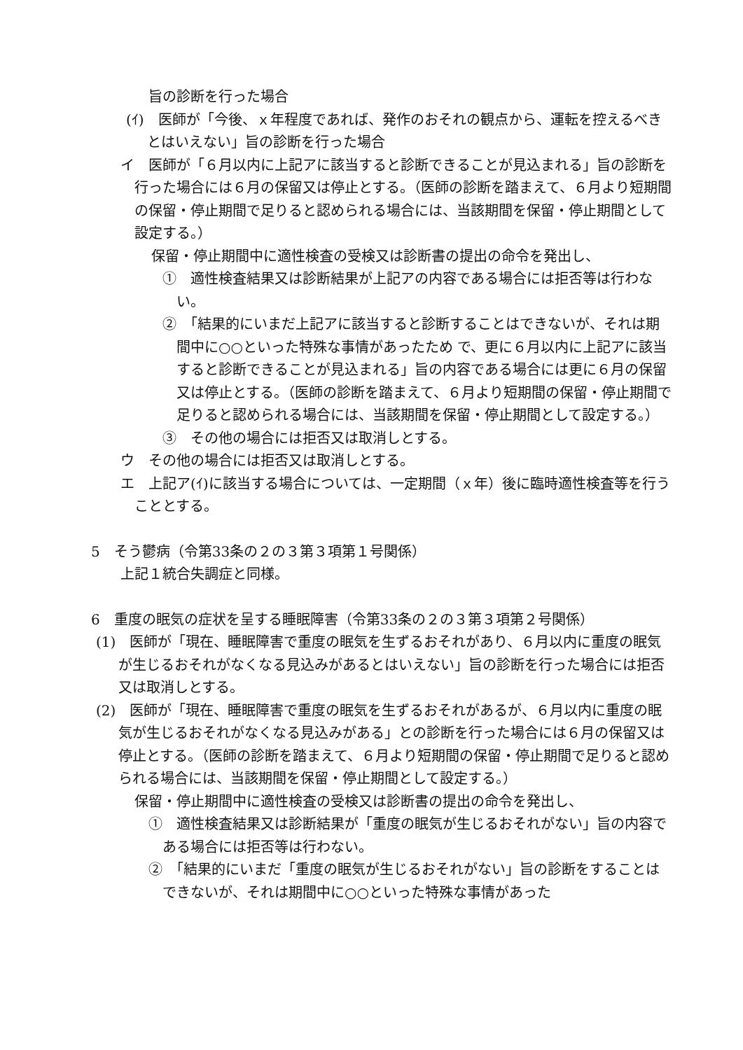旨の診断を行った場合
(ｲ)　医師が「今後、ｘ年程度であれば、発作のおそれの観点から、運転を控えるべきとはいえない」旨の診断を行った場合
イ　医師が「６月以内に上記アに該当すると診断できることが見込まれる」旨の診断を行った場合には６月の保留又は停止とする。（医師の診断を踏まえて、６月より短期間の保留・停止期間で足りると認められる場合には、当該期間を保留・停止期間として設定する。）
保留・停止期間中に適性検査の受検又は診断書の提出の命令を発出し、
①　適性検査結果又は診断結果が上記アの内容である場合には拒否等は行わない。
②　「結果的にいまだ上記アに該当すると診断することはできないが、それは期間中に○○といった特殊な事情があったため で、更に６月以内に上記アに該当すると診断できることが見込まれる」旨の内容である場合には更に６月の保留又は停止とする。（医師の診断を踏まえて、６月より短期間の保留・停止期間で足りると認められる場合には、当該期間を保留・停止期間として設定する。）
③　その他の場合には拒否又は取消しとする。
ウ　その他の場合には拒否又は取消しとする。
エ　上記ア(ｲ)に該当する場合については、一定期間（ｘ年）後に臨時適性検査等を行うこととする。
5　そう鬱病（令第33条の２の３第３項第１号関係）
上記１統合失調症と同様。
6　重度の眠気の症状を呈する睡眠障害（令第33条の２の３第３項第２号関係）
(1)　医師が「現在、睡眠障害で重度の眠気を生ずるおそれがあり、６月以内に重度の眠気が生じるおそれがなくなる見込みがあるとはいえない」旨の診断を行った場合には拒否又は取消しとする。
(2)　医師が「現在、睡眠障害で重度の眠気を生ずるおそれがあるが、６月以内に重度の眠気が生じるおそれがなくなる見込みがある」との診断を行った場合には６月の保留又は停止とする。（医師の診断を踏まえて、６月より短期間の保留・停止期間で足りると認められる場合には、当該期間を保留・停止期間として設定する。）
保留・停止期間中に適性検査の受検又は診断書の提出の命令を発出し、
①　適性検査結果又は診断結果が「重度の眠気が生じるおそれがない」旨の内容である場合には拒否等は行わない。
②　「結果的にいまだ「重度の眠気が生じるおそれがない」旨の診断をすることはできないが、それは期間中に○○といった特殊な事情があった